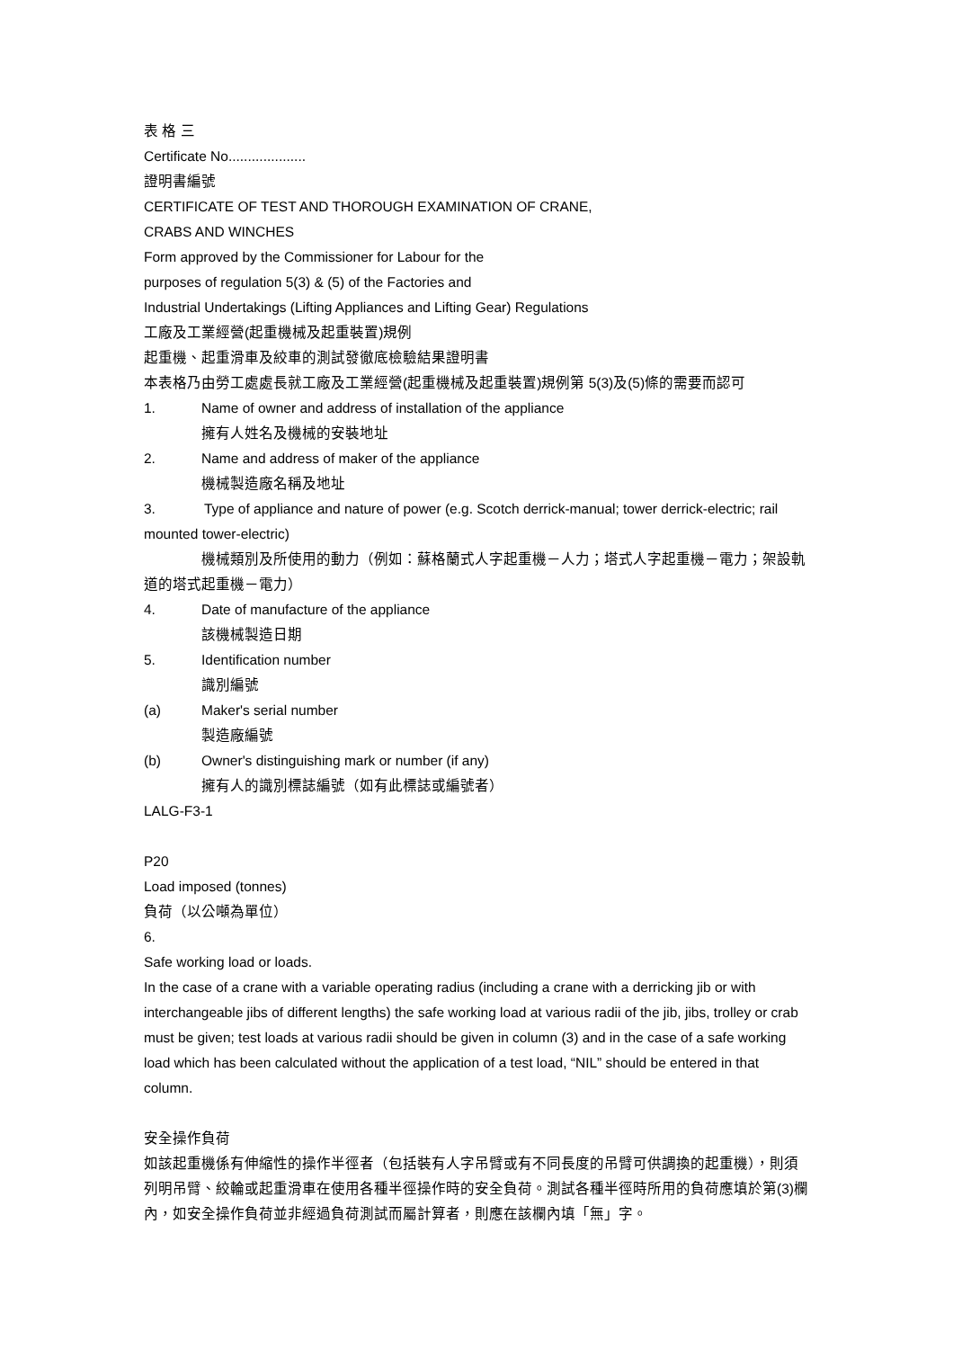表 格 三
Certificate No....................
證明書編號
CERTIFICATE OF TEST AND THOROUGH EXAMINATION OF CRANE,
CRABS AND WINCHES
Form approved by the Commissioner for Labour for the
purposes of regulation 5(3) & (5) of the Factories and
Industrial Undertakings (Lifting Appliances and Lifting Gear) Regulations
工廠及工業經營(起重機械及起重裝置)規例
起重機、起重滑車及絞車的測試發徹底檢驗結果證明書
本表格乃由勞工處處長就工廠及工業經營(起重機械及起重裝置)規例第 5(3)及(5)條的需要而認可
1. Name of owner and address of installation of the appliance
擁有人姓名及機械的安裝地址
2. Name and address of maker of the appliance
機械製造廠名稱及地址
3. Type of appliance and nature of power (e.g. Scotch derrick-manual; tower derrick-electric; rail mounted tower-electric)
機械類別及所使用的動力（例如：蘇格蘭式人字起重機－人力；塔式人字起重機－電力；架設軌道的塔式起重機－電力）
4. Date of manufacture of the appliance
該機械製造日期
5. Identification number
識別編號
(a) Maker's serial number
製造廠編號
(b) Owner's distinguishing mark or number (if any)
擁有人的識別標誌編號（如有此標誌或編號者）
LALG-F3-1
P20
Load imposed (tonnes)
負荷（以公噸為單位）
6.
Safe working load or loads.
In the case of a crane with a variable operating radius (including a crane with a derricking jib or with interchangeable jibs of different lengths) the safe working load at various radii of the jib, jibs, trolley or crab must be given; test loads at various radii should be given in column (3) and in the case of a safe working load which has been calculated without the application of a test load, “NIL” should be entered in that column.
安全操作負荷
如該起重機係有伸縮性的操作半徑者（包括裝有人字吊臂或有不同長度的吊臂可供調換的起重機），則須列明吊臂、絞輪或起重滑車在使用各種半徑操作時的安全負荷。測試各種半徑時所用的負荷應填於第(3)欄內，如安全操作負荷並非經過負荷測試而屬計算者，則應在該欄內填「無」字。